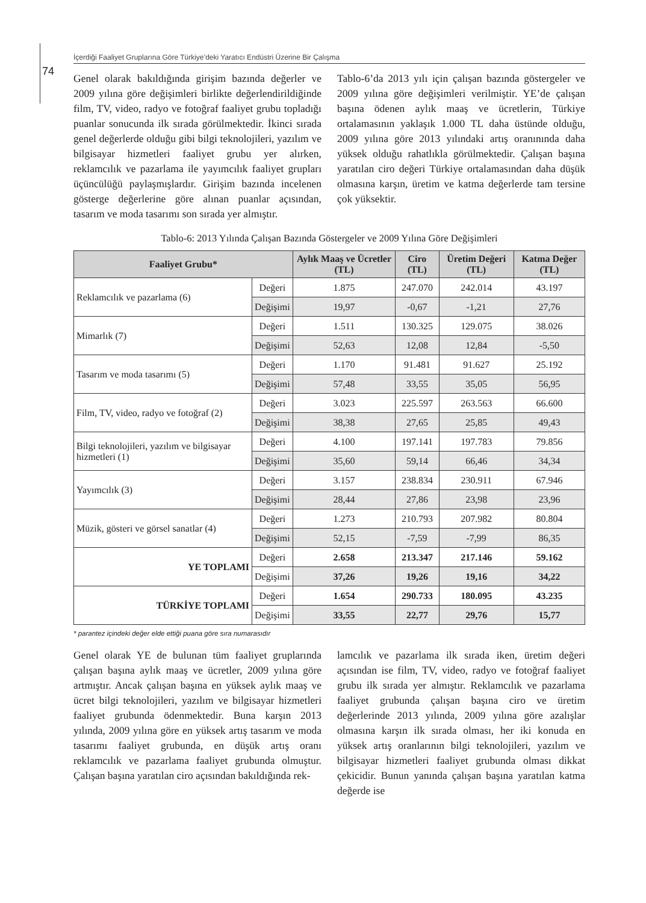İçerdiği Faaliyet Gruplarına Göre Türkiye’deki Yaratıcı Endüstri Üzerine Bir Çalışma
74
Genel olarak bakıldığında girişim bazında değerler ve 2009 yılına göre değişimleri birlikte değerlendirildiğinde film, TV, video, radyo ve fotoğraf faaliyet grubu topladığı puanlar sonucunda ilk sırada görülmektedir. İkinci sırada genel değerlerde olduğu gibi bilgi teknolojileri, yazılım ve bilgisayar hizmetleri faaliyet grubu yer alırken, reklamcılık ve pazarlama ile yayımcılık faaliyet grupları üçüncülüğü paylaşmışlardır. Girişim bazında incelenen gösterge değerlerine göre alınan puanlar açısından, tasarım ve moda tasarımı son sırada yer almıştır.
Tablo-6’da 2013 yılı için çalışan bazında göstergeler ve 2009 yılına göre değişimleri verilmiştir. YE’de çalışan başına ödenen aylık maaş ve ücretlerin, Türkiye ortalamasının yaklaşık 1.000 TL daha üstünde olduğu, 2009 yılına göre 2013 yılındaki artış oranınında daha yüksek olduğu rahatlıkla görülmektedir. Çalışan başına yaratılan ciro değeri Türkiye ortalamasından daha düşük olmasına karşın, üretim ve katma değerlerde tam tersine çok yüksektir.
Tablo-6: 2013 Yılında Çalışan Bazında Göstergeler ve 2009 Yılına Göre Değişimleri
| Faaliyet Grubu* | | Aylık Maaş ve Ücretler (TL) | Ciro (TL) | Üretim Değeri (TL) | Katma Değer (TL) |
| --- | --- | --- | --- | --- | --- |
| Reklamcılık ve pazarlama (6) | Değeri | 1.875 | 247.070 | 242.014 | 43.197 |
| | Değişimi | 19,97 | -0,67 | -1,21 | 27,76 |
| Mimarlık (7) | Değeri | 1.511 | 130.325 | 129.075 | 38.026 |
| | Değişimi | 52,63 | 12,08 | 12,84 | -5,50 |
| Tasarım ve moda tasarımı (5) | Değeri | 1.170 | 91.481 | 91.627 | 25.192 |
| | Değişimi | 57,48 | 33,55 | 35,05 | 56,95 |
| Film, TV, video, radyo ve fotoğraf (2) | Değeri | 3.023 | 225.597 | 263.563 | 66.600 |
| | Değişimi | 38,38 | 27,65 | 25,85 | 49,43 |
| Bilgi teknolojileri, yazılım ve bilgisayar hizmetleri (1) | Değeri | 4.100 | 197.141 | 197.783 | 79.856 |
| | Değişimi | 35,60 | 59,14 | 66,46 | 34,34 |
| Yayımcılık (3) | Değeri | 3.157 | 238.834 | 230.911 | 67.946 |
| | Değişimi | 28,44 | 27,86 | 23,98 | 23,96 |
| Müzik, gösteri ve görsel sanatlar (4) | Değeri | 1.273 | 210.793 | 207.982 | 80.804 |
| | Değişimi | 52,15 | -7,59 | -7,99 | 86,35 |
| YE TOPLAMI | Değeri | 2.658 | 213.347 | 217.146 | 59.162 |
| | Değişimi | 37,26 | 19,26 | 19,16 | 34,22 |
| TÜRKİYE TOPLAMI | Değeri | 1.654 | 290.733 | 180.095 | 43.235 |
| | Değişimi | 33,55 | 22,77 | 29,76 | 15,77 |
* parantez içindeki değer elde ettiği puana göre sıra numarasıdır
Genel olarak YE de bulunan tüm faaliyet gruplarında çalışan başına aylık maaş ve ücretler, 2009 yılına göre artmıştır. Ancak çalışan başına en yüksek aylık maaş ve ücret bilgi teknolojileri, yazılım ve bilgisayar hizmetleri faaliyet grubunda ödenmektedir. Buna karşın 2013 yılında, 2009 yılına göre en yüksek artış tasarım ve moda tasarımı faaliyet grubunda, en düşük artış oranı reklamcılık ve pazarlama faaliyet grubunda olmuştur. Çalışan başına yaratılan ciro açısından bakıldığında rek-
lamcılık ve pazarlama ilk sırada iken, üretim değeri açısından ise film, TV, video, radyo ve fotoğraf faaliyet grubu ilk sırada yer almıştır. Reklamcılık ve pazarlama faaliyet grubunda çalışan başına ciro ve üretim değerlerinde 2013 yılında, 2009 yılına göre azalışlar olmasına karşın ilk sırada olması, her iki konuda en yüksek artış oranlarının bilgi teknolojileri, yazılım ve bilgisayar hizmetleri faaliyet grubunda olması dikkat çekicidir. Bunun yanında çalışan başına yaratılan katma değerde ise